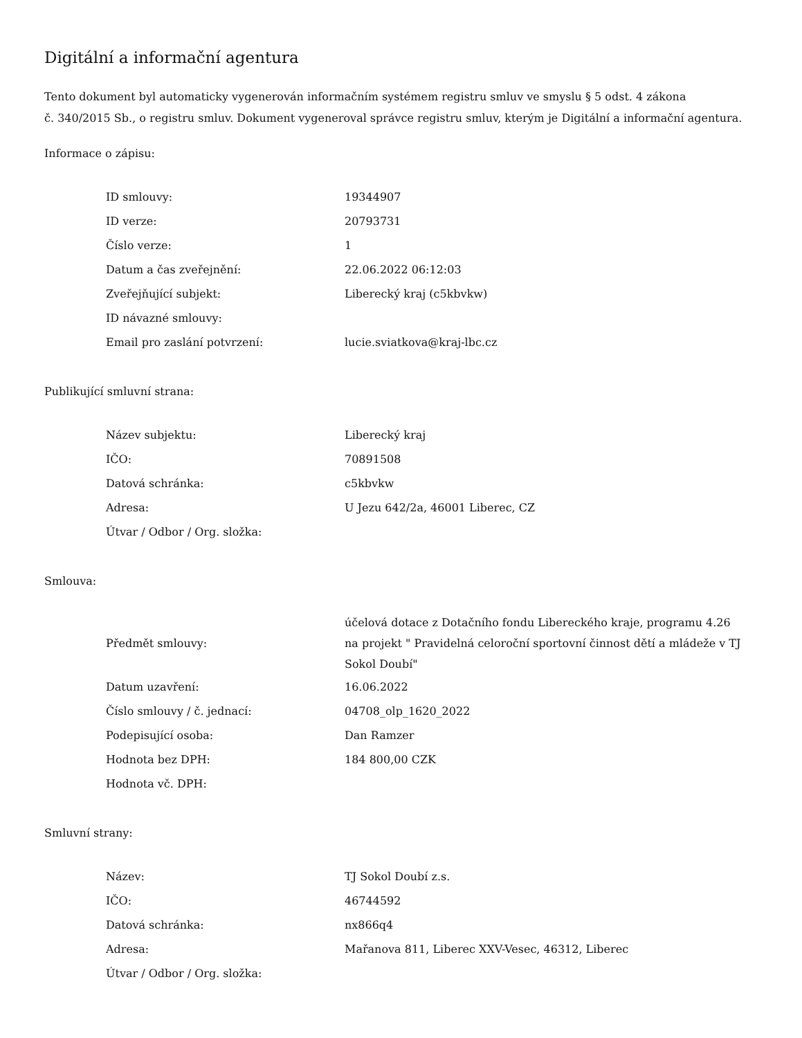Digitální a informační agentura
Tento dokument byl automaticky vygenerován informačním systémem registru smluv ve smyslu § 5 odst. 4 zákona
č. 340/2015 Sb., o registru smluv. Dokument vygeneroval správce registru smluv, kterým je Digitální a informační agentura.
Informace o zápisu:
| ID smlouvy: | 19344907 |
| ID verze: | 20793731 |
| Číslo verze: | 1 |
| Datum a čas zveřejnění: | 22.06.2022 06:12:03 |
| Zveřejňující subjekt: | Liberecký kraj (c5kbvkw) |
| ID návazné smlouvy: | |
| Email pro zaslání potvrzení: | lucie.sviatkova@kraj-lbc.cz |
Publikující smluvní strana:
| Název subjektu: | Liberecký kraj |
| IČO: | 70891508 |
| Datová schránka: | c5kbvkw |
| Adresa: | U Jezu 642/2a, 46001 Liberec, CZ |
| Útvar / Odbor / Org. složka: | |
Smlouva:
| Předmět smlouvy: | účelová dotace z Dotačního fondu Libereckého kraje, programu 4.26 na projekt " Pravidelná celoroční sportovní činnost dětí a mládeže v TJ Sokol Doubí" |
| Datum uzavření: | 16.06.2022 |
| Číslo smlouvy / č. jednací: | 04708_olp_1620_2022 |
| Podepisující osoba: | Dan Ramzer |
| Hodnota bez DPH: | 184 800,00 CZK |
| Hodnota vč. DPH: | |
Smluvní strany:
| Název: | TJ Sokol Doubí z.s. |
| IČO: | 46744592 |
| Datová schránka: | nx866q4 |
| Adresa: | Mařanova 811, Liberec XXV-Vesec, 46312, Liberec |
| Útvar / Odbor / Org. složka: | |